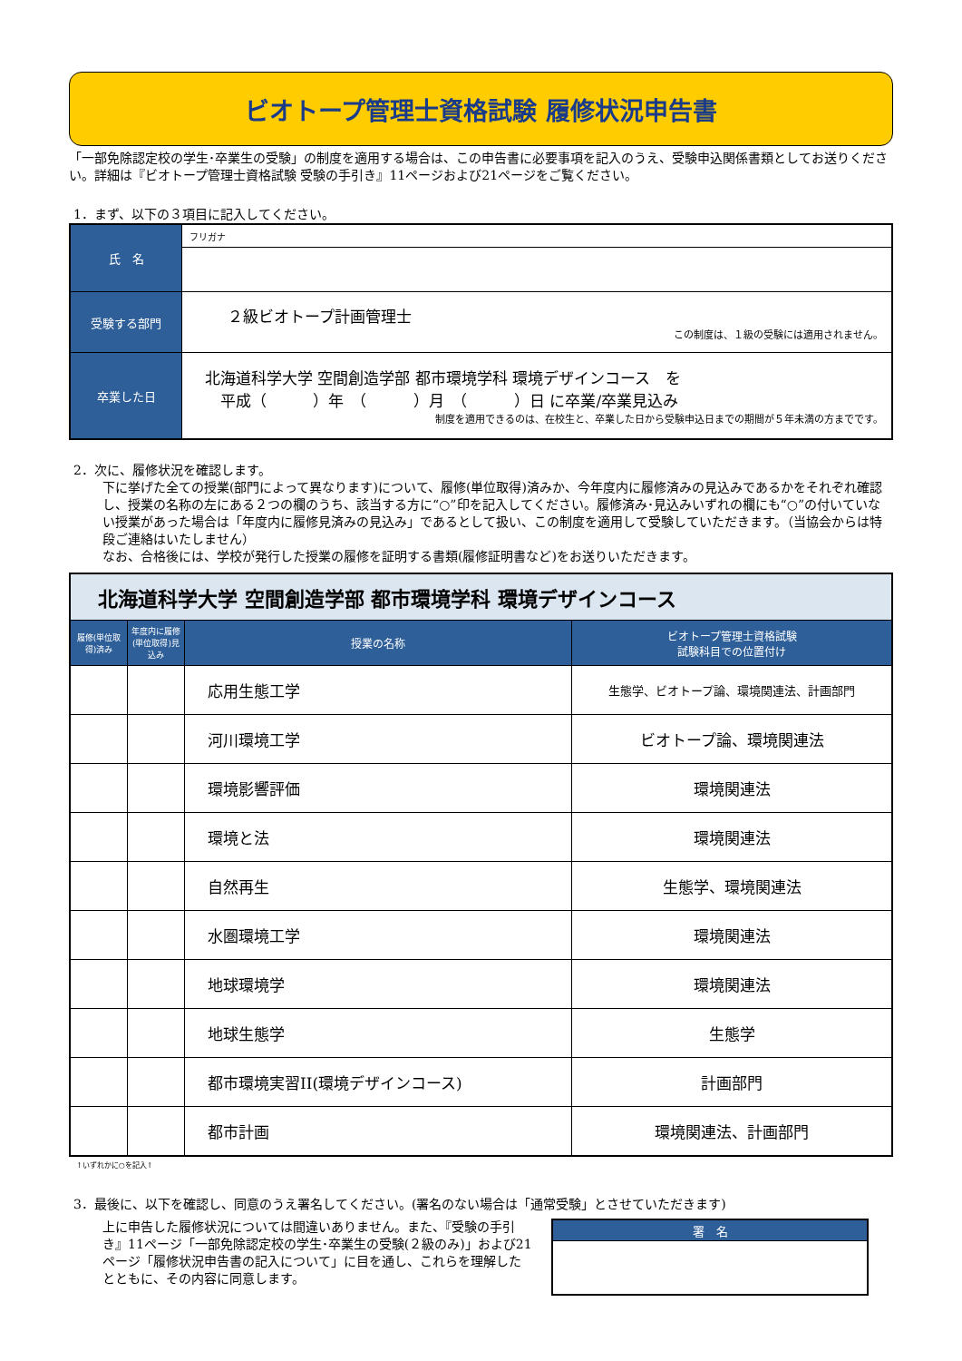ビオトープ管理士資格試験 履修状況申告書
「一部免除認定校の学生･卒業生の受験」の制度を適用する場合は、この申告書に必要事項を記入のうえ、受験申込関係書類としてお送りください。詳細は『ビオトープ管理士資格試験 受験の手引き』11ページおよび21ページをご覧ください。
1．まず、以下の３項目に記入してください。
| 氏 名 | フリガナ |
| 受験する部門 | ２級ビオトープ計画管理士 この制度は、１級の受験には適用されません。 |
| 卒業した日 | 北海道科学大学 空間創造学部 都市環境学科 環境デザインコース を 平成（ ）年 （ ）月 （ ）日 に卒業/卒業見込み 制度を適用できるのは、在校生と、卒業した日から受験申込日までの期間が５年未満の方までです。 |
2．次に、履修状況を確認します。
下に挙げた全ての授業(部門によって異なります)について、履修(単位取得)済みか、今年度内に履修済みの見込みであるかをそれぞれ確認し、授業の名称の左にある２つの欄のうち、該当する方に“○”印を記入してください。履修済み･見込みいずれの欄にも“○”の付いていない授業があった場合は「年度内に履修見済みの見込み」であるとして扱い、この制度を適用して受験していただきます。（当協会からは特段ご連絡はいたしません）
なお、合格後には、学校が発行した授業の履修を証明する書類(履修証明書など)をお送りいただきます。
| 北海道科学大学 空間創造学部 都市環境学科 環境デザインコース | | | |
| 履修(単位取得)済み | 年度内に履修(単位取得)見込み | 授業の名称 | ビオトープ管理士資格試験 試験科目での位置付け |
| | | 応用生態工学 | 生態学、ビオトープ論、環境関連法、計画部門 |
| | | 河川環境工学 | ビオトープ論、環境関連法 |
| | | 環境影響評価 | 環境関連法 |
| | | 環境と法 | 環境関連法 |
| | | 自然再生 | 生態学、環境関連法 |
| | | 水圏環境工学 | 環境関連法 |
| | | 地球環境学 | 環境関連法 |
| | | 地球生態学 | 生態学 |
| | | 都市環境実習II(環境デザインコース) | 計画部門 |
| | | 都市計画 | 環境関連法、計画部門 |
↑いずれかに○を記入↑
3．最後に、以下を確認し、同意のうえ署名してください。(署名のない場合は「通常受験」とさせていただきます)
上に申告した履修状況については間違いありません。また、『受験の手引き』11ページ「一部免除認定校の学生･卒業生の受験(２級のみ)」および21ページ「履修状況申告書の記入について」に目を通し、これらを理解したとともに、その内容に同意します。
| 署 名 |